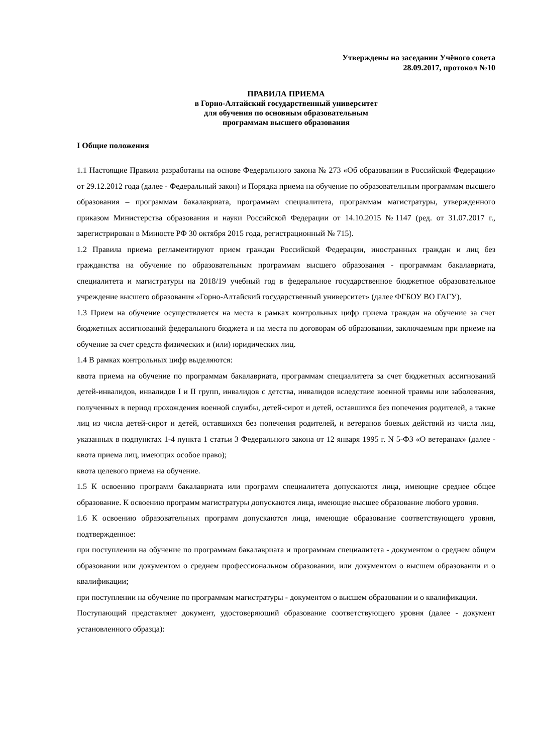Утверждены на заседании Учёного совета
28.09.2017, протокол №10
ПРАВИЛА ПРИЕМА
в Горно-Алтайский государственный университет
для обучения по основным образовательным
программам высшего образования
I Общие положения
1.1 Настоящие Правила разработаны на основе Федерального закона № 273 «Об образовании в Российской Федерации» от 29.12.2012 года (далее - Федеральный закон) и Порядка приема на обучение по образовательным программам высшего образования – программам бакалавриата, программам специалитета, программам магистратуры, утвержденного приказом Министерства образования и науки Российской Федерации от 14.10.2015 №1147 (ред. от 31.07.2017 г., зарегистрирован в Минюсте РФ 30 октября 2015 года, регистрационный № 715).
1.2 Правила приема регламентируют прием граждан Российской Федерации, иностранных граждан и лиц без гражданства на обучение по образовательным программам высшего образования - программам бакалавриата, специалитета и магистратуры на 2018/19 учебный год в федеральное государственное бюджетное образовательное учреждение высшего образования «Горно-Алтайский государственный университет» (далее ФГБОУ ВО ГАГУ).
1.3 Прием на обучение осуществляется на места в рамках контрольных цифр приема граждан на обучение за счет бюджетных ассигнований федерального бюджета и на места по договорам об образовании, заключаемым при приеме на обучение за счет средств физических и (или) юридических лиц.
1.4 В рамках контрольных цифр выделяются:
квота приема на обучение по программам бакалавриата, программам специалитета за счет бюджетных ассигнований детей-инвалидов, инвалидов I и II групп, инвалидов с детства, инвалидов вследствие военной травмы или заболевания, полученных в период прохождения военной службы, детей-сирот и детей, оставшихся без попечения родителей, а также лиц из числа детей-сирот и детей, оставшихся без попечения родителей, и ветеранов боевых действий из числа лиц, указанных в подпунктах 1-4 пункта 1 статьи 3 Федерального закона от 12 января 1995 г. N 5-ФЗ «О ветеранах» (далее - квота приема лиц, имеющих особое право);
квота целевого приема на обучение.
1.5 К освоению программ бакалавриата или программ специалитета допускаются лица, имеющие среднее общее образование. К освоению программ магистратуры допускаются лица, имеющие высшее образование любого уровня.
1.6 К освоению образовательных программ допускаются лица, имеющие образование соответствующего уровня, подтвержденное:
при поступлении на обучение по программам бакалавриата и программам специалитета - документом о среднем общем образовании или документом о среднем профессиональном образовании, или документом о высшем образовании и о квалификации;
при поступлении на обучение по программам магистратуры - документом о высшем образовании и о квалификации.
Поступающий представляет документ, удостоверяющий образование соответствующего уровня (далее - документ установленного образца):